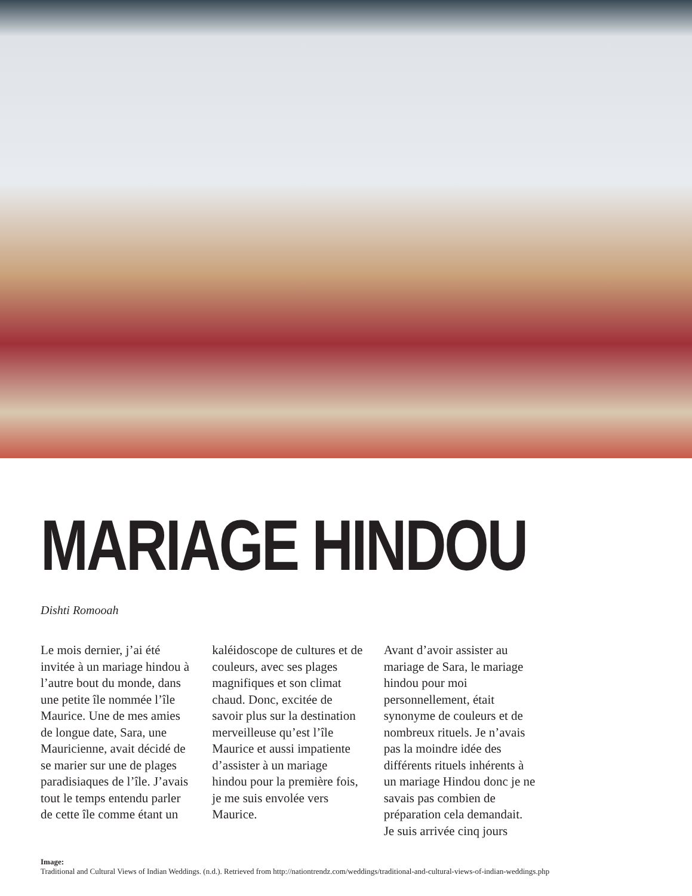MARIAGE HINDOU
Dishti Romooah
Le mois dernier, j’ai été invitée à un mariage hindou à l’autre bout du monde, dans une petite île nommée l’île Maurice. Une de mes amies de longue date, Sara, une Mauricienne, avait décidé de se marier sur une de plages paradisiaques de l’île. J’avais tout le temps entendu parler de cette île comme étant un
kaléidoscope de cultures et de couleurs, avec ses plages magnifiques et son climat chaud. Donc, excitée de savoir plus sur la destination merveilleuse qu’est l’île Maurice et aussi impatiente d’assister à un mariage hindou pour la première fois, je me suis envolée vers Maurice.
Avant d’avoir assister au mariage de Sara, le mariage hindou pour moi personnellement, était synonyme de couleurs et de nombreux rituels. Je n’avais pas la moindre idée des différents rituels inhérents à un mariage Hindou donc je ne savais pas combien de préparation cela demandait. Je suis arrivée cinq jours
Image:
Traditional and Cultural Views of Indian Weddings. (n.d.). Retrieved from http://nationtrendz.com/weddings/traditional-and-cultural-views-of-indian-weddings.php